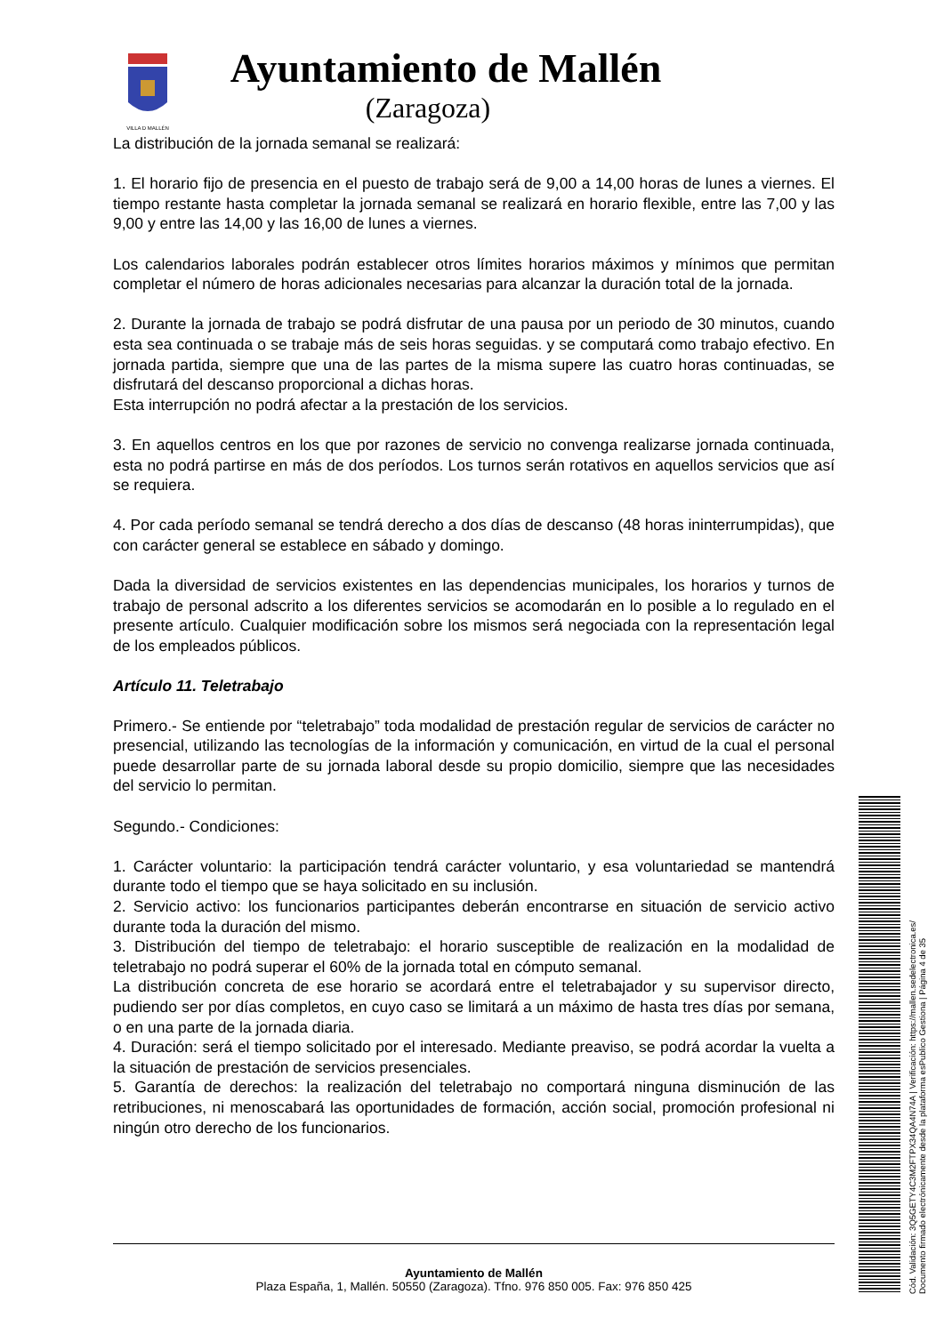VILLA D MALLÉN
Ayuntamiento de Mallén
(Zaragoza)
La distribución de la jornada semanal se realizará:
1. El horario fijo de presencia en el puesto de trabajo será de 9,00 a 14,00 horas de lunes a viernes. El tiempo restante hasta completar la jornada semanal se realizará en horario flexible, entre las 7,00 y las 9,00 y entre las 14,00 y las 16,00 de lunes a viernes.
Los calendarios laborales podrán establecer otros límites horarios máximos y mínimos que permitan completar el número de horas adicionales necesarias para alcanzar la duración total de la jornada.
2. Durante la jornada de trabajo se podrá disfrutar de una pausa por un periodo de 30 minutos, cuando esta sea continuada o se trabaje más de seis horas seguidas. y se computará como trabajo efectivo. En jornada partida, siempre que una de las partes de la misma supere las cuatro horas continuadas, se disfrutará del descanso proporcional a dichas horas.
Esta interrupción no podrá afectar a la prestación de los servicios.
3. En aquellos centros en los que por razones de servicio no convenga realizarse jornada continuada, esta no podrá partirse en más de dos períodos. Los turnos serán rotativos en aquellos servicios que así se requiera.
4. Por cada período semanal se tendrá derecho a dos días de descanso (48 horas ininterrumpidas), que con carácter general se establece en sábado y domingo.
Dada la diversidad de servicios existentes en las dependencias municipales, los horarios y turnos de trabajo de personal adscrito a los diferentes servicios se acomodarán en lo posible a lo regulado en el presente artículo. Cualquier modificación sobre los mismos será negociada con la representación legal de los empleados públicos.
Artículo 11. Teletrabajo
Primero.- Se entiende por “teletrabajo” toda modalidad de prestación regular de servicios de carácter no presencial, utilizando las tecnologías de la información y comunicación, en virtud de la cual el personal puede desarrollar parte de su jornada laboral desde su propio domicilio, siempre que las necesidades del servicio lo permitan.
Segundo.- Condiciones:
1. Carácter voluntario: la participación tendrá carácter voluntario, y esa voluntariedad se mantendrá durante todo el tiempo que se haya solicitado en su inclusión.
2. Servicio activo: los funcionarios participantes deberán encontrarse en situación de servicio activo durante toda la duración del mismo.
3. Distribución del tiempo de teletrabajo: el horario susceptible de realización en la modalidad de teletrabajo no podrá superar el 60% de la jornada total en cómputo semanal.
La distribución concreta de ese horario se acordará entre el teletrabajador y su supervisor directo, pudiendo ser por días completos, en cuyo caso se limitará a un máximo de hasta tres días por semana, o en una parte de la jornada diaria.
4. Duración: será el tiempo solicitado por el interesado. Mediante preaviso, se podrá acordar la vuelta a la situación de prestación de servicios presenciales.
5. Garantía de derechos: la realización del teletrabajo no comportará ninguna disminución de las retribuciones, ni menoscabará las oportunidades de formación, acción social, promoción profesional ni ningún otro derecho de los funcionarios.
Ayuntamiento de Mallén
Plaza España, 1, Mallén. 50550 (Zaragoza). Tfno. 976 850 005. Fax: 976 850 425
Cód. Validación: 3Q5GETY4C3M2FTPX34QA4N74A | Verificación: https://mallen.sedelectronica.es/
Documento firmado electrónicamente desde la plataforma esPublico Gestiona | Página 4 de 35